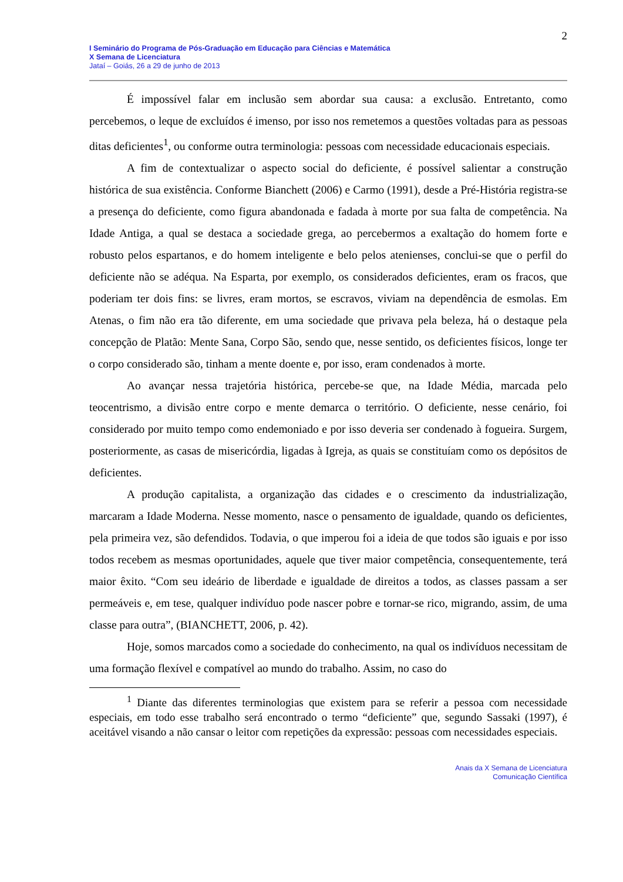2
I Seminário do Programa de Pós-Graduação em Educação para Ciências e Matemática
X Semana de Licenciatura
Jataí – Goiás, 26 a 29 de junho de 2013
É impossível falar em inclusão sem abordar sua causa: a exclusão. Entretanto, como percebemos, o leque de excluídos é imenso, por isso nos remetemos a questões voltadas para as pessoas ditas deficientes<sup>1</sup>, ou conforme outra terminologia: pessoas com necessidade educacionais especiais.
A fim de contextualizar o aspecto social do deficiente, é possível salientar a construção histórica de sua existência. Conforme Bianchett (2006) e Carmo (1991), desde a Pré-História registra-se a presença do deficiente, como figura abandonada e fadada à morte por sua falta de competência. Na Idade Antiga, a qual se destaca a sociedade grega, ao percebermos a exaltação do homem forte e robusto pelos espartanos, e do homem inteligente e belo pelos atenienses, conclui-se que o perfil do deficiente não se adéqua. Na Esparta, por exemplo, os considerados deficientes, eram os fracos, que poderiam ter dois fins: se livres, eram mortos, se escravos, viviam na dependência de esmolas. Em Atenas, o fim não era tão diferente, em uma sociedade que privava pela beleza, há o destaque pela concepção de Platão: Mente Sana, Corpo São, sendo que, nesse sentido, os deficientes físicos, longe ter o corpo considerado são, tinham a mente doente e, por isso, eram condenados à morte.
Ao avançar nessa trajetória histórica, percebe-se que, na Idade Média, marcada pelo teocentrismo, a divisão entre corpo e mente demarca o território. O deficiente, nesse cenário, foi considerado por muito tempo como endemoniado e por isso deveria ser condenado à fogueira. Surgem, posteriormente, as casas de misericórdia, ligadas à Igreja, as quais se constituíam como os depósitos de deficientes.
A produção capitalista, a organização das cidades e o crescimento da industrialização, marcaram a Idade Moderna. Nesse momento, nasce o pensamento de igualdade, quando os deficientes, pela primeira vez, são defendidos. Todavia, o que imperou foi a ideia de que todos são iguais e por isso todos recebem as mesmas oportunidades, aquele que tiver maior competência, consequentemente, terá maior êxito. “Com seu ideário de liberdade e igualdade de direitos a todos, as classes passam a ser permeáveis e, em tese, qualquer indivíduo pode nascer pobre e tornar-se rico, migrando, assim, de uma classe para outra”, (BIANCHETT, 2006, p. 42).
Hoje, somos marcados como a sociedade do conhecimento, na qual os indivíduos necessitam de uma formação flexível e compatível ao mundo do trabalho. Assim, no caso do
<sup>1</sup> Diante das diferentes terminologias que existem para se referir a pessoa com necessidade especiais, em todo esse trabalho será encontrado o termo “deficiente” que, segundo Sassaki (1997), é aceitável visando a não cansar o leitor com repetições da expressão: pessoas com necessidades especiais.
Anais da X Semana de Licenciatura
Comunicação Científica